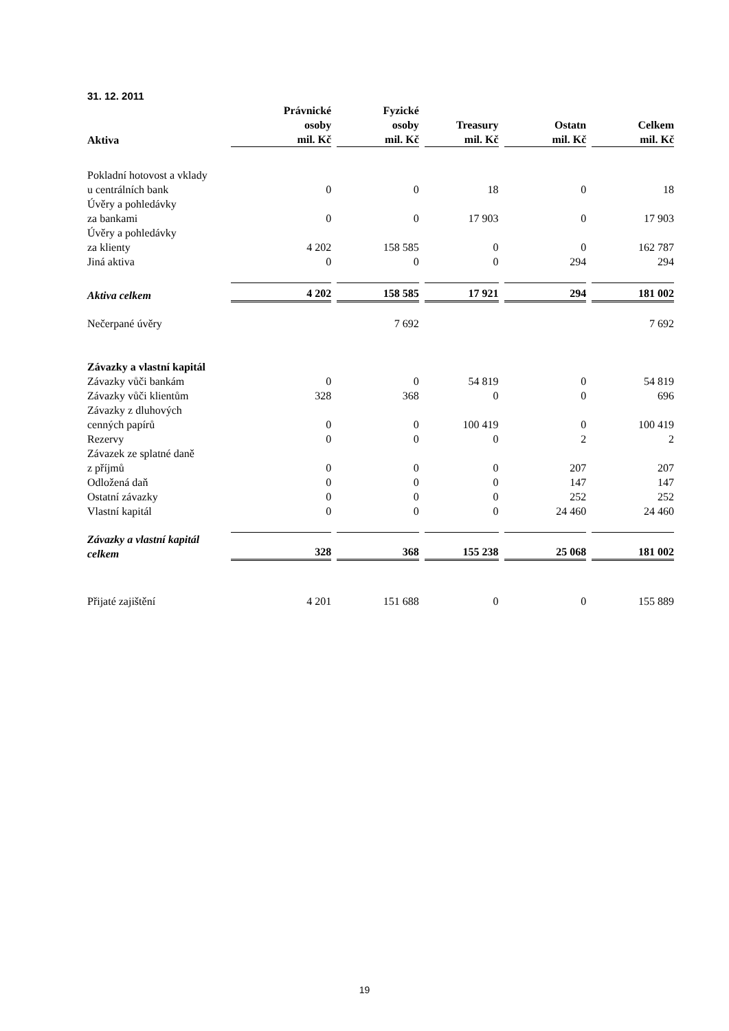31. 12. 2011
| Aktiva | Právnické osoby mil. Kč | | Fyzické osoby mil. Kč | | Treasury mil. Kč | | Ostatn mil. Kč | | Celkem mil. Kč |
| Pokladní hotovost a vklady u centrálních bank | 0 | | 0 | | 18 | | 0 | | 18 |
| Úvěry a pohledávky za bankami | 0 | | 0 | | 17 903 | | 0 | | 17 903 |
| Úvěry a pohledávky za klienty | 4 202 | | 158 585 | | 0 | | 0 | | 162 787 |
| Jiná aktiva | 0 | | 0 | | 0 | | 294 | | 294 |
| Aktiva celkem | 4 202 | | 158 585 | | 17 921 | | 294 | | 181 002 |
| Nečerpané úvěry | | | 7 692 | | | | | | 7 692 |
| Závazky a vlastní kapitál | | | | | | | | | |
| Závazky vůči bankám | 0 | | 0 | | 54 819 | | 0 | | 54 819 |
| Závazky vůči klientům | 328 | | 368 | | 0 | | 0 | | 696 |
| Závazky z dluhových cenných papírů | 0 | | 0 | | 100 419 | | 0 | | 100 419 |
| Rezervy | 0 | | 0 | | 0 | | 2 | | 2 |
| Závazek ze splatné daně z příjmů | 0 | | 0 | | 0 | | 207 | | 207 |
| Odložená daň | 0 | | 0 | | 0 | | 147 | | 147 |
| Ostatní závazky | 0 | | 0 | | 0 | | 252 | | 252 |
| Vlastní kapitál | 0 | | 0 | | 0 | | 24 460 | | 24 460 |
| Závazky a vlastní kapitál celkem | 328 | | 368 | | 155 238 | | 25 068 | | 181 002 |
| Přijaté zajištění | 4 201 | | 151 688 | | 0 | | 0 | | 155 889 |
19